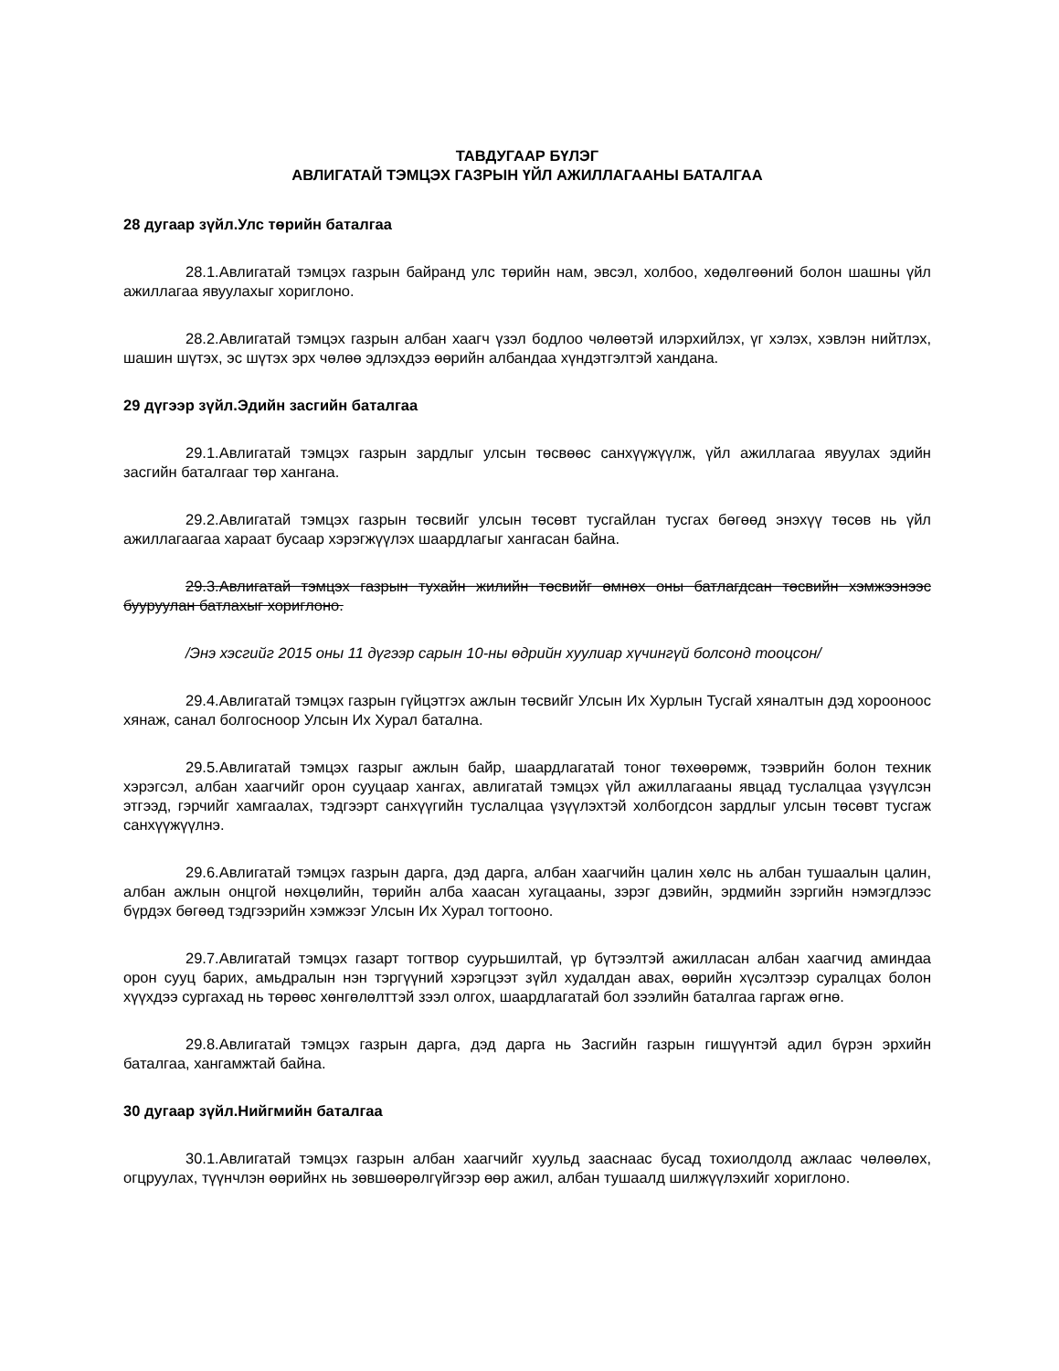ТАВДУГААР БҮЛЭГ
АВЛИГАТАЙ ТЭМЦЭХ ГАЗРЫН ҮЙЛ АЖИЛЛАГААНЫ БАТАЛГАА
28 дугаар зүйл.Улс төрийн баталгаа
28.1.Авлигатай тэмцэх газрын байранд улс төрийн нам, эвсэл, холбоо, хөдөлгөөний болон шашны үйл ажиллагаа явуулахыг хориглоно.
28.2.Авлигатай тэмцэх газрын албан хаагч үзэл бодлоо чөлөөтэй илэрхийлэх, үг хэлэх, хэвлэн нийтлэх, шашин шүтэх, эс шүтэх эрх чөлөө эдлэхдээ өөрийн албандаа хүндэтгэлтэй хандана.
29 дүгээр зүйл.Эдийн засгийн баталгаа
29.1.Авлигатай тэмцэх газрын зардлыг улсын төсвөөс санхүүжүүлж, үйл ажиллагаа явуулах эдийн засгийн баталгааг төр хангана.
29.2.Авлигатай тэмцэх газрын төсвийг улсын төсөвт тусгайлан тусгах бөгөөд энэхүү төсөв нь үйл ажиллагаагаа хараат бусаар хэрэгжүүлэх шаардлагыг хангасан байна.
29.3.Авлигатай тэмцэх газрын тухайн жилийн төсвийг өмнөх оны батлагдсан төсвийн хэмжээнээс бууруулан батлахыг хориглоно.
/Энэ хэсгийг 2015 оны 11 дүгээр сарын 10-ны өдрийн хуулиар хүчингүй болсонд тооцсон/
29.4.Авлигатай тэмцэх газрын гүйцэтгэх ажлын төсвийг Улсын Их Хурлын Тусгай хяналтын дэд хорооноос хянаж, санал болгосноор Улсын Их Хурал батална.
29.5.Авлигатай тэмцэх газрыг ажлын байр, шаардлагатай тоног төхөөрөмж, тээврийн болон техник хэрэгсэл, албан хаагчийг орон сууцаар хангах, авлигатай тэмцэх үйл ажиллагааны явцад туслалцаа үзүүлсэн этгээд, гэрчийг хамгаалах, тэдгээрт санхүүгийн туслалцаа үзүүлэхтэй холбогдсон зардлыг улсын төсөвт тусгаж санхүүжүүлнэ.
29.6.Авлигатай тэмцэх газрын дарга, дэд дарга, албан хаагчийн цалин хөлс нь албан тушаалын цалин, албан ажлын онцгой нөхцөлийн, төрийн алба хаасан хугацааны, зэрэг дэвийн, эрдмийн зэргийн нэмэгдлээс бүрдэх бөгөөд тэдгээрийн хэмжээг Улсын Их Хурал тогтооно.
29.7.Авлигатай тэмцэх газарт тогтвор суурьшилтай, үр бүтээлтэй ажилласан албан хаагчид аминдаа орон сууц барих, амьдралын нэн тэргүүний хэрэгцээт зүйл худалдан авах, өөрийн хүсэлтээр суралцах болон хүүхдээ сургахад нь төрөөс хөнгөлөлттэй зээл олгох, шаардлагатай бол зээлийн баталгаа гаргаж өгнө.
29.8.Авлигатай тэмцэх газрын дарга, дэд дарга нь Засгийн газрын гишүүнтэй адил бүрэн эрхийн баталгаа, хангамжтай байна.
30 дугаар зүйл.Нийгмийн баталгаа
30.1.Авлигатай тэмцэх газрын албан хаагчийг хуульд зааснаас бусад тохиолдолд ажлаас чөлөөлөх, огцруулах, түүнчлэн өөрийнх нь зөвшөөрөлгүйгээр өөр ажил, албан тушаалд шилжүүлэхийг хориглоно.